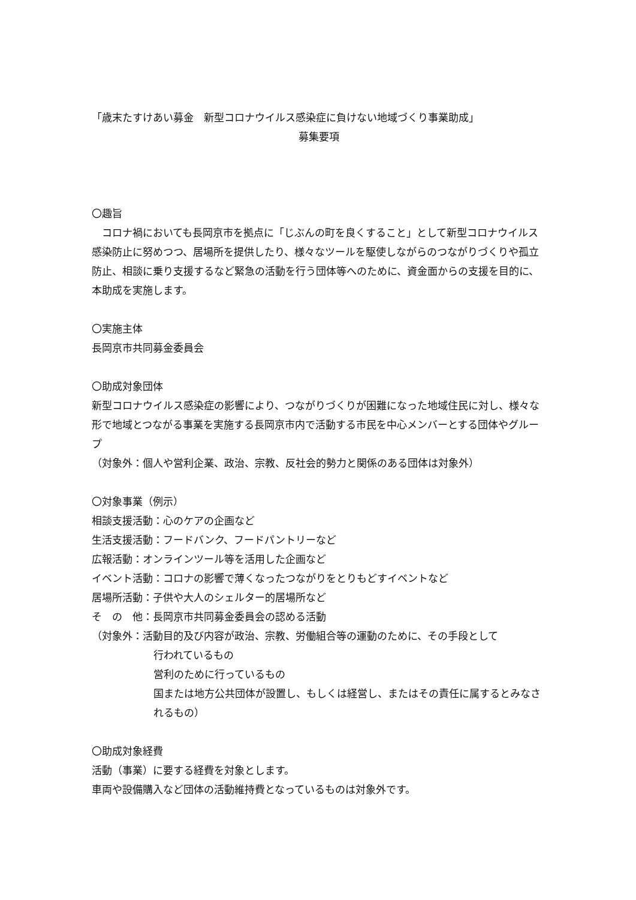「歳末たすけあい募金　新型コロナウイルス感染症に負けない地域づくり事業助成」
募集要項
〇趣旨
　コロナ禍においても長岡京市を拠点に「じぶんの町を良くすること」として新型コロナウイルス感染防止に努めつつ、居場所を提供したり、様々なツールを駆使しながらのつながりづくりや孤立防止、相談に乗り支援するなど緊急の活動を行う団体等へのために、資金面からの支援を目的に、本助成を実施します。
〇実施主体
長岡京市共同募金委員会
〇助成対象団体
新型コロナウイルス感染症の影響により、つながりづくりが困難になった地域住民に対し、様々な形で地域とつながる事業を実施する長岡京市内で活動する市民を中心メンバーとする団体やグループ
（対象外：個人や営利企業、政治、宗教、反社会的勢力と関係のある団体は対象外）
〇対象事業（例示）
相談支援活動：心のケアの企画など
生活支援活動：フードバンク、フードパントリーなど
広報活動：オンラインツール等を活用した企画など
イベント活動：コロナの影響で薄くなったつながりをとりもどすイベントなど
居場所活動：子供や大人のシェルター的居場所など
そ　の　他：長岡京市共同募金委員会の認める活動
（対象外：活動目的及び内容が政治、宗教、労働組合等の運動のために、その手段として
行われているもの
営利のために行っているもの
国または地方公共団体が設置し、もしくは経営し、またはその責任に属するとみなされるもの）
〇助成対象経費
活動（事業）に要する経費を対象とします。
車両や設備購入など団体の活動維持費となっているものは対象外です。